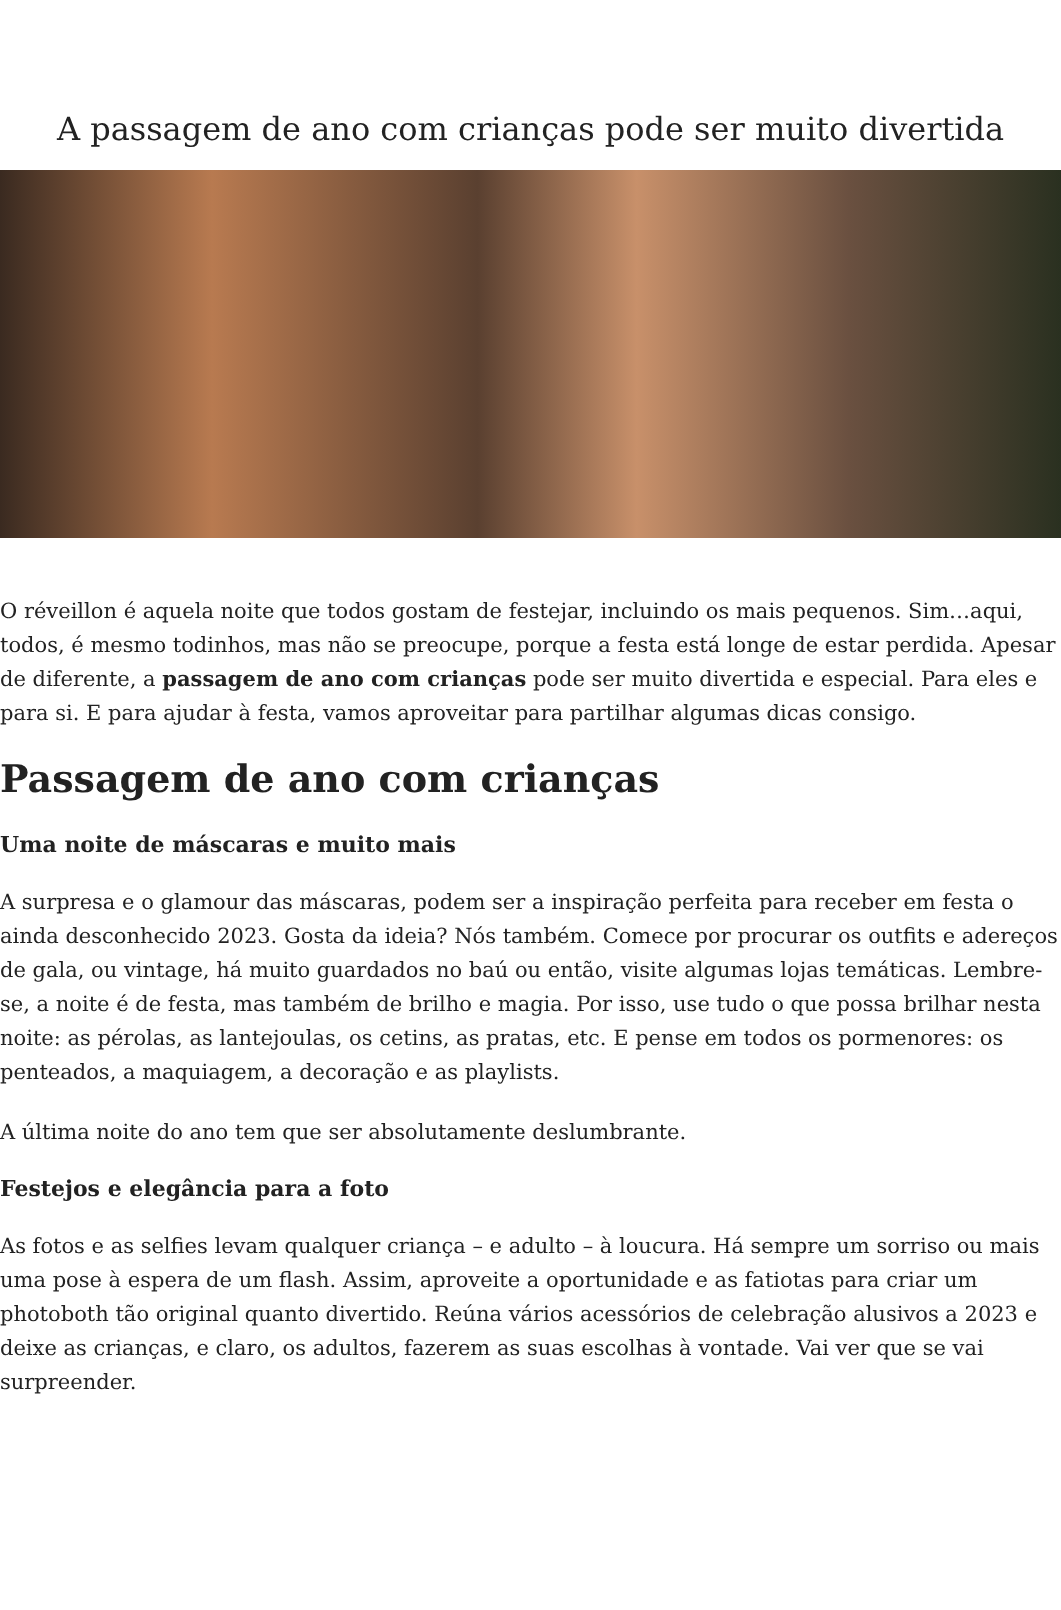A passagem de ano com crianças pode ser muito divertida
O réveillon é aquela noite que todos gostam de festejar, incluindo os mais pequenos. Sim…aqui, todos, é mesmo todinhos, mas não se preocupe, porque a festa está longe de estar perdida. Apesar de diferente, a passagem de ano com crianças pode ser muito divertida e especial. Para eles e para si. E para ajudar à festa, vamos aproveitar para partilhar algumas dicas consigo.
Passagem de ano com crianças
Uma noite de máscaras e muito mais
A surpresa e o glamour das máscaras, podem ser a inspiração perfeita para receber em festa o ainda desconhecido 2023. Gosta da ideia? Nós também. Comece por procurar os outfits e adereços de gala, ou vintage, há muito guardados no baú ou então, visite algumas lojas temáticas. Lembre-se, a noite é de festa, mas também de brilho e magia. Por isso, use tudo o que possa brilhar nesta noite: as pérolas, as lantejoulas, os cetins, as pratas, etc. E pense em todos os pormenores: os penteados, a maquiagem, a decoração e as playlists.
A última noite do ano tem que ser absolutamente deslumbrante.
Festejos e elegância para a foto
As fotos e as selfies levam qualquer criança – e adulto – à loucura. Há sempre um sorriso ou mais uma pose à espera de um flash. Assim, aproveite a oportunidade e as fatiotas para criar um photoboth tão original quanto divertido. Reúna vários acessórios de celebração alusivos a 2023 e deixe as crianças, e claro, os adultos, fazerem as suas escolhas à vontade. Vai ver que se vai surpreender.